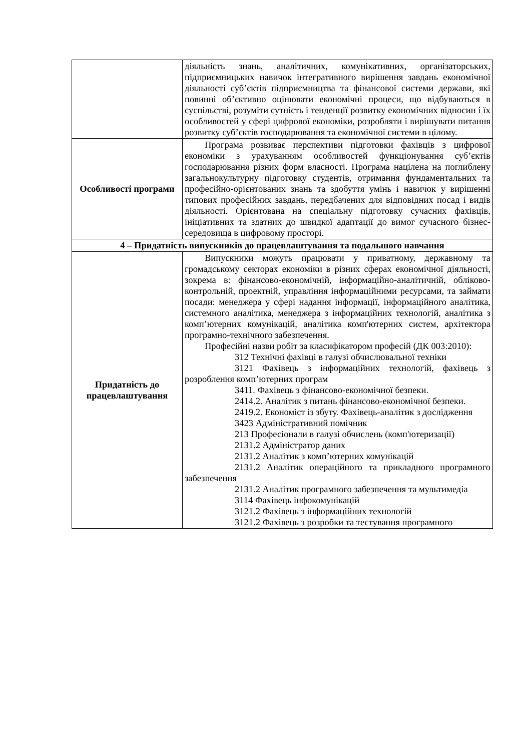| | діяльність знань, аналітичних, комунікативних, організаторських, підприємницьких навичок інтегративного вирішення завдань економічної діяльності суб’єктів підприємництва та фінансової системи держави, які повинні об’єктивно оцінювати економічні процеси, що відбуваються в суспільстві, розуміти сутність і тенденції розвитку економічних відносин і їх особливостей у сфері цифрової економіки, розробляти і вирішувати питання розвитку суб’єктів господарювання та економічної системи в цілому. |
| Особливості програми | Програма розвиває перспективи підготовки фахівців з цифрової економіки з урахуванням особливостей функціонування суб’єктів господарювання різних форм власності. Програма націлена на поглиблену загальнокультурну підготовку студентів, отримання фундаментальних та професійно-орієнтованих знань та здобуття умінь і навичок у вирішенні типових професійних завдань, передбачених для відповідних посад і видів діяльності. Орієнтована на спеціальну підготовку сучасних фахівців, ініціативних та здатних до швидкої адаптації до вимог сучасного бізнес-середовища в цифровому просторі. |
| 4 – Придатність випускників до працевлаштування та подальшого навчання | |
| Придатність до працевлаштування | Випускники можуть працювати у приватному, державному та громадському секторах економіки в різних сферах економічної діяльності, зокрема в: фінансово-економічній, інформаційно-аналітичній, обліково-контрольній, проектній, управління інформаційними ресурсами, та займати посади: менеджера у сфері надання інформації, інформаційного аналітика, системного аналітика, менеджера з інформаційних технологій, аналітика з комп’ютерних комунікацій, аналітика комп'ютерних систем, архітектора програмно-технічного забезпечення. Професійні назви робіт за класифікатором професій (ДК 003:2010): 312 Технічні фахівці в галузі обчислювальної техніки 3121 Фахівець з інформаційних технологій, фахівець з розроблення комп’ютерних програм 3411. Фахівець з фінансово-економічної безпеки. 2414.2. Аналітик з питань фінансово-економічної безпеки. 2419.2. Економіст із збуту. Фахівець-аналітик з дослідження 3423 Адміністративний помічник 213 Професіонали в галузі обчислень (комп'ютеризації) 2131.2 Адміністратор даних 2131.2 Аналітик з комп’ютерних комунікацій 2131.2 Аналітик операційного та прикладного програмного забезпечення 2131.2 Аналітик програмного забезпечення та мультимедіа 3114 Фахівець інфокомунікацій 3121.2 Фахівець з інформаційних технологій 3121.2 Фахівець з розробки та тестування програмного |